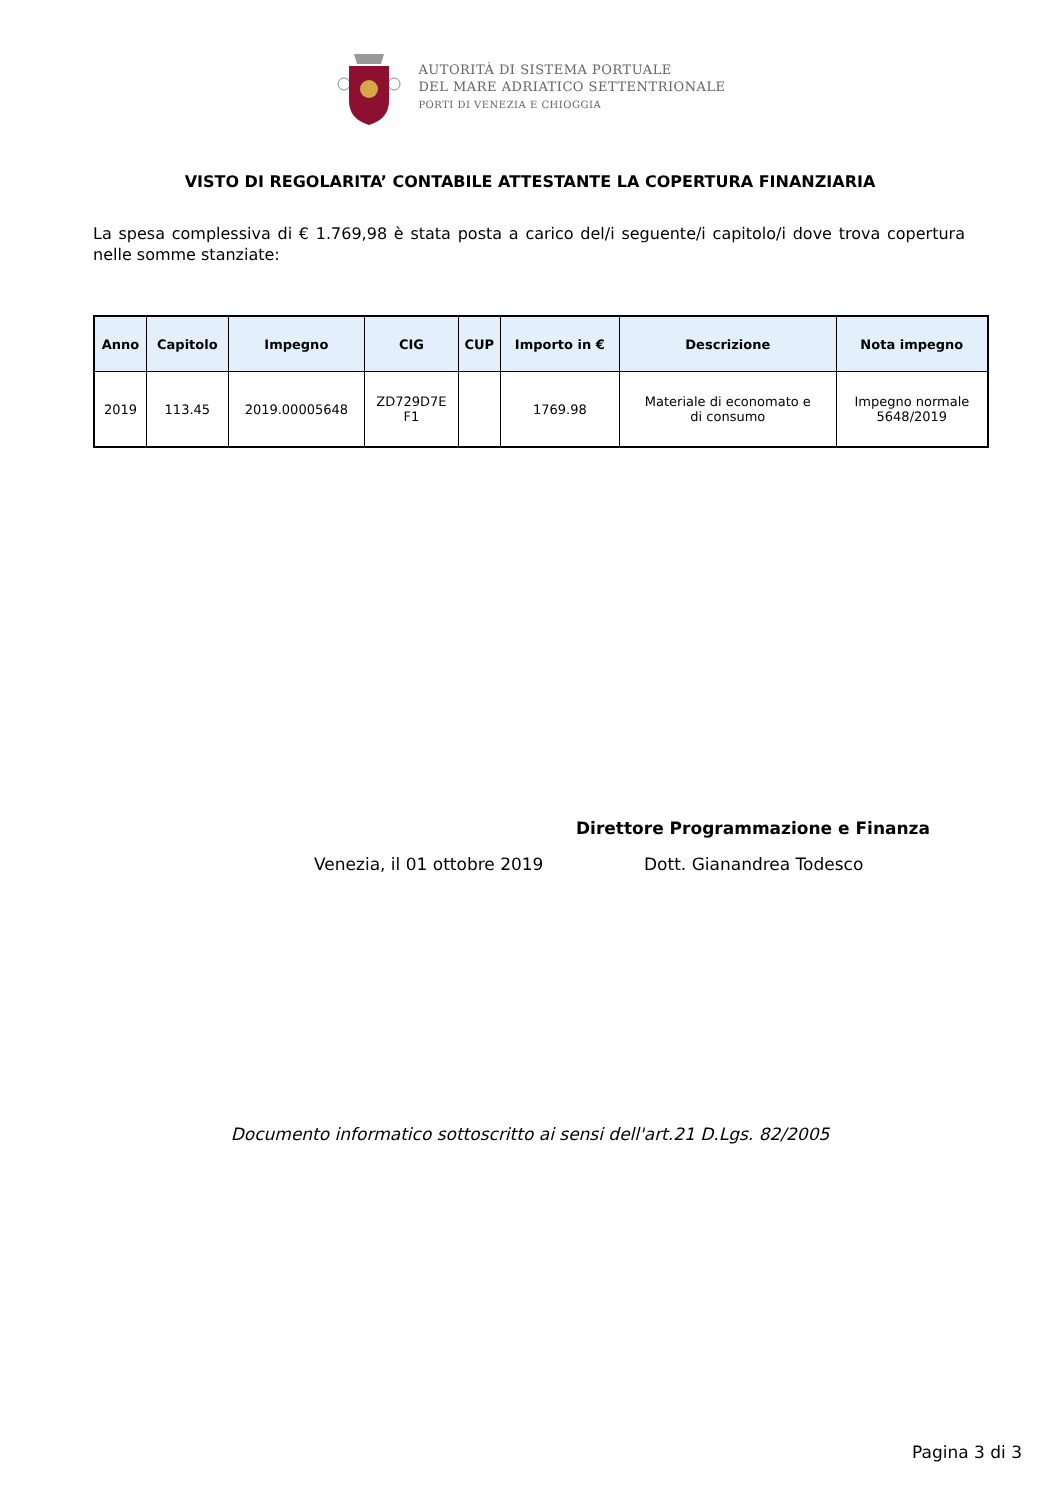AUTORITÀ DI SISTEMA PORTUALE
DEL MARE ADRIATICO SETTENTRIONALE
PORTI DI VENEZIA E CHIOGGIA
VISTO DI REGOLARITA’ CONTABILE ATTESTANTE LA COPERTURA FINANZIARIA
La spesa complessiva di € 1.769,98 è stata posta a carico del/i seguente/i capitolo/i dove trova copertura nelle somme stanziate:
| Anno | Capitolo | Impegno | CIG | CUP | Importo in € | Descrizione | Nota impegno |
| --- | --- | --- | --- | --- | --- | --- | --- |
| 2019 | 113.45 | 2019.00005648 | ZD729D7E F1 | | 1769.98 | Materiale di economato e di consumo | Impegno normale 5648/2019 |
Direttore Programmazione e Finanza
Venezia, il 01 ottobre 2019 Dott. Gianandrea Todesco
Documento informatico sottoscritto ai sensi dell'art.21 D.Lgs. 82/2005
Pagina 3 di 3